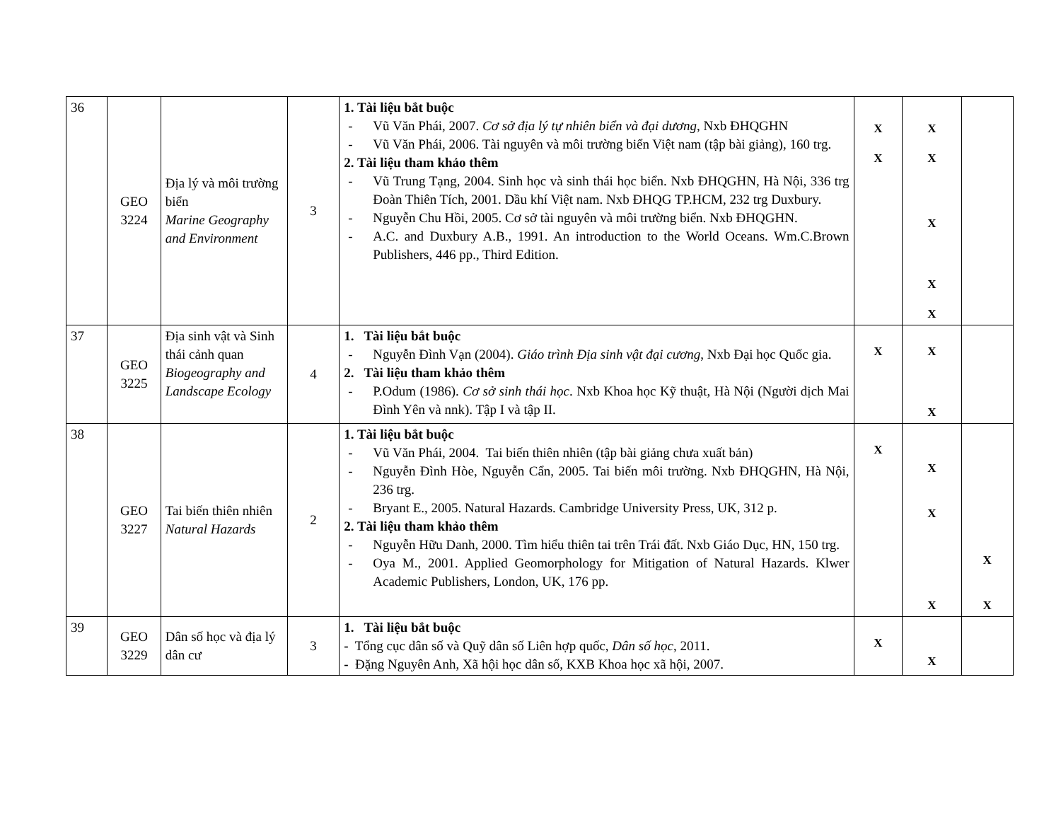| 36 | GEO 3224 | Địa lý và môi trường biển Marine Geography and Environment | 3 | 1. Tài liệu bắt buộc - Vũ Văn Phái, 2007. Cơ sở địa lý tự nhiên biển và đại dương , Nxb ĐHQGHN - Vũ Văn Phái, 2006. Tài nguyên và môi trường biển Việt nam (tập bài giảng), 160 trg. 2. Tài liệu tham khảo thêm - Vũ Trung Tạng, 2004. Sinh học và sinh thái học biển. Nxb ĐHQGHN, Hà Nội, 336 trg Đoàn Thiên Tích, 2001. Dầu khí Việt nam. Nxb ĐHQG TP.HCM, 232 trg Duxbury. - Nguyễn Chu Hồi, 2005. Cơ sở tài nguyên và môi trường biển. Nxb ĐHQGHN. - A.C. and Duxbury A.B., 1991. An introduction to the World Oceans. Wm.C.Brown Publishers, 446 pp., Third Edition. | X X | X X X X X | |
| 37 | GEO 3225 | Địa sinh vật và Sinh thái cảnh quan Biogeography and Landscape Ecology | 4 | 1. Tài liệu bắt buộc - Nguyễn Đình Vạn (2004). Giáo trình Địa sinh vật đại cương , Nxb Đại học Quốc gia. 2. Tài liệu tham khảo thêm - P.Odum (1986). Cơ sở sinh thái học . Nxb Khoa học Kỹ thuật, Hà Nội (Người dịch Mai Đình Yên và nnk). Tập I và tập II. | X | X X | |
| 38 | GEO 3227 | Tai biến thiên nhiên Natural Hazards | 2 | 1. Tài liệu bắt buộc - Vũ Văn Phái, 2004. Tai biến thiên nhiên (tập bài giảng chưa xuất bản) - Nguyễn Đình Hòe, Nguyễn Cẩn, 2005. Tai biến môi trường. Nxb ĐHQGHN, Hà Nội, 236 trg. - Bryant E., 2005. Natural Hazards. Cambridge University Press, UK, 312 p. 2. Tài liệu tham khảo thêm - Nguyễn Hữu Danh, 2000. Tìm hiểu thiên tai trên Trái đất. Nxb Giáo Dục, HN, 150 trg. - Oya M., 2001. Applied Geomorphology for Mitigation of Natural Hazards. Klwer Academic Publishers, London, UK, 176 pp. | X | X X X | X X |
| 39 | GEO 3229 | Dân số học và địa lý dân cư | 3 | 1. Tài liệu bắt buộc - Tổng cục dân số và Quỹ dân số Liên hợp quốc, Dân số học , 2011. - Đặng Nguyên Anh, Xã hội học dân số, KXB Khoa học xã hội, 2007. | X | X | |